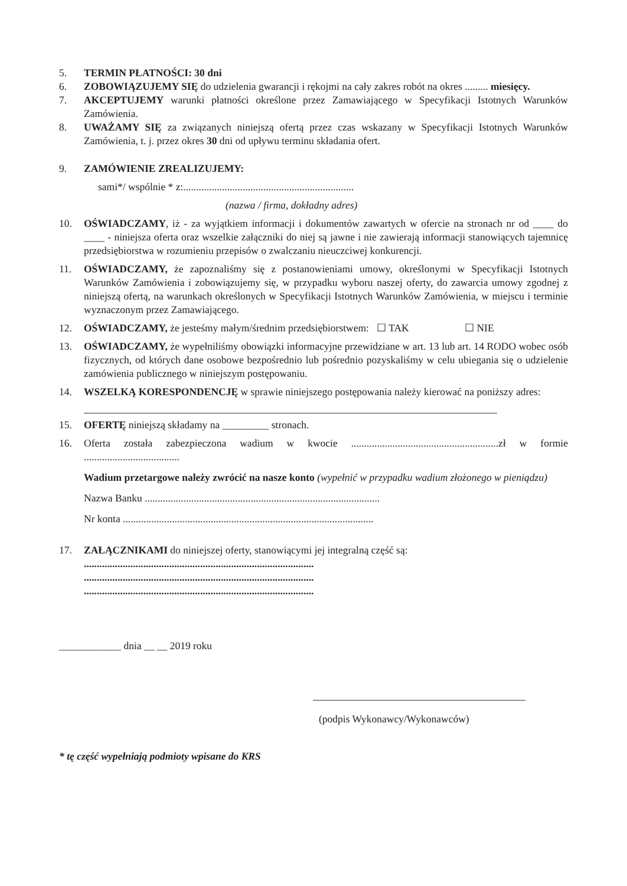5. TERMIN PŁATNOŚCI: 30 dni
6. ZOBOWIĄZUJEMY SIĘ do udzielenia gwarancji i rękojmi na cały zakres robót na okres ......... miesięcy.
7. AKCEPTUJEMY warunki płatności określone przez Zamawiającego w Specyfikacji Istotnych Warunków Zamówienia.
8. UWAŻAMY SIĘ za związanych niniejszą ofertą przez czas wskazany w Specyfikacji Istotnych Warunków Zamówienia, t. j. przez okres 30 dni od upływu terminu składania ofert.
9. ZAMÓWIENIE ZREALIZUJEMY:
sami*/ wspólnie * z:..................................................................
(nazwa / firma, dokładny adres)
10. OŚWIADCZAMY, iż - za wyjątkiem informacji i dokumentów zawartych w ofercie na stronach nr od ____ do ____ - niniejsza oferta oraz wszelkie załączniki do niej są jawne i nie zawierają informacji stanowiących tajemnicę przedsiębiorstwa w rozumieniu przepisów o zwalczaniu nieuczciwej konkurencji.
11. OŚWIADCZAMY, że zapoznaliśmy się z postanowieniami umowy, określonymi w Specyfikacji Istotnych Warunków Zamówienia i zobowiązujemy się, w przypadku wyboru naszej oferty, do zawarcia umowy zgodnej z niniejszą ofertą, na warunkach określonych w Specyfikacji Istotnych Warunków Zamówienia, w miejscu i terminie wyznaczonym przez Zamawiającego.
12. OŚWIADCZAMY, że jesteśmy małym/średnim przedsiębiorstwem: ☐ TAK ☐ NIE
13. OŚWIADCZAMY, że wypełniliśmy obowiązki informacyjne przewidziane w art. 13 lub art. 14 RODO wobec osób fizycznych, od których dane osobowe bezpośrednio lub pośrednio pozyskaliśmy w celu ubiegania się o udzielenie zamówienia publicznego w niniejszym postępowaniu.
14. WSZELKĄ KORESPONDENCJĘ w sprawie niniejszego postępowania należy kierować na poniższy adres:
15. OFERTĘ niniejszą składamy na _________ stronach.
16. Oferta została zabezpieczona wadium w kwocie .........................................................zł w formie .....................................
Wadium przetargowe należy zwrócić na nasze konto (wypełnić w przypadku wadium złożonego w pieniądzu)
Nazwa Banku ...........................................................................................
Nr konta .................................................................................................
17. ZAŁĄCZNIKAMI do niniejszej oferty, stanowiącymi jej integralną część są:
.........................................................................................
.........................................................................................
.........................................................................................
____________ dnia __ __ 2019 roku
(podpis Wykonawcy/Wykonawców)
* tę część wypełniają podmioty wpisane do KRS